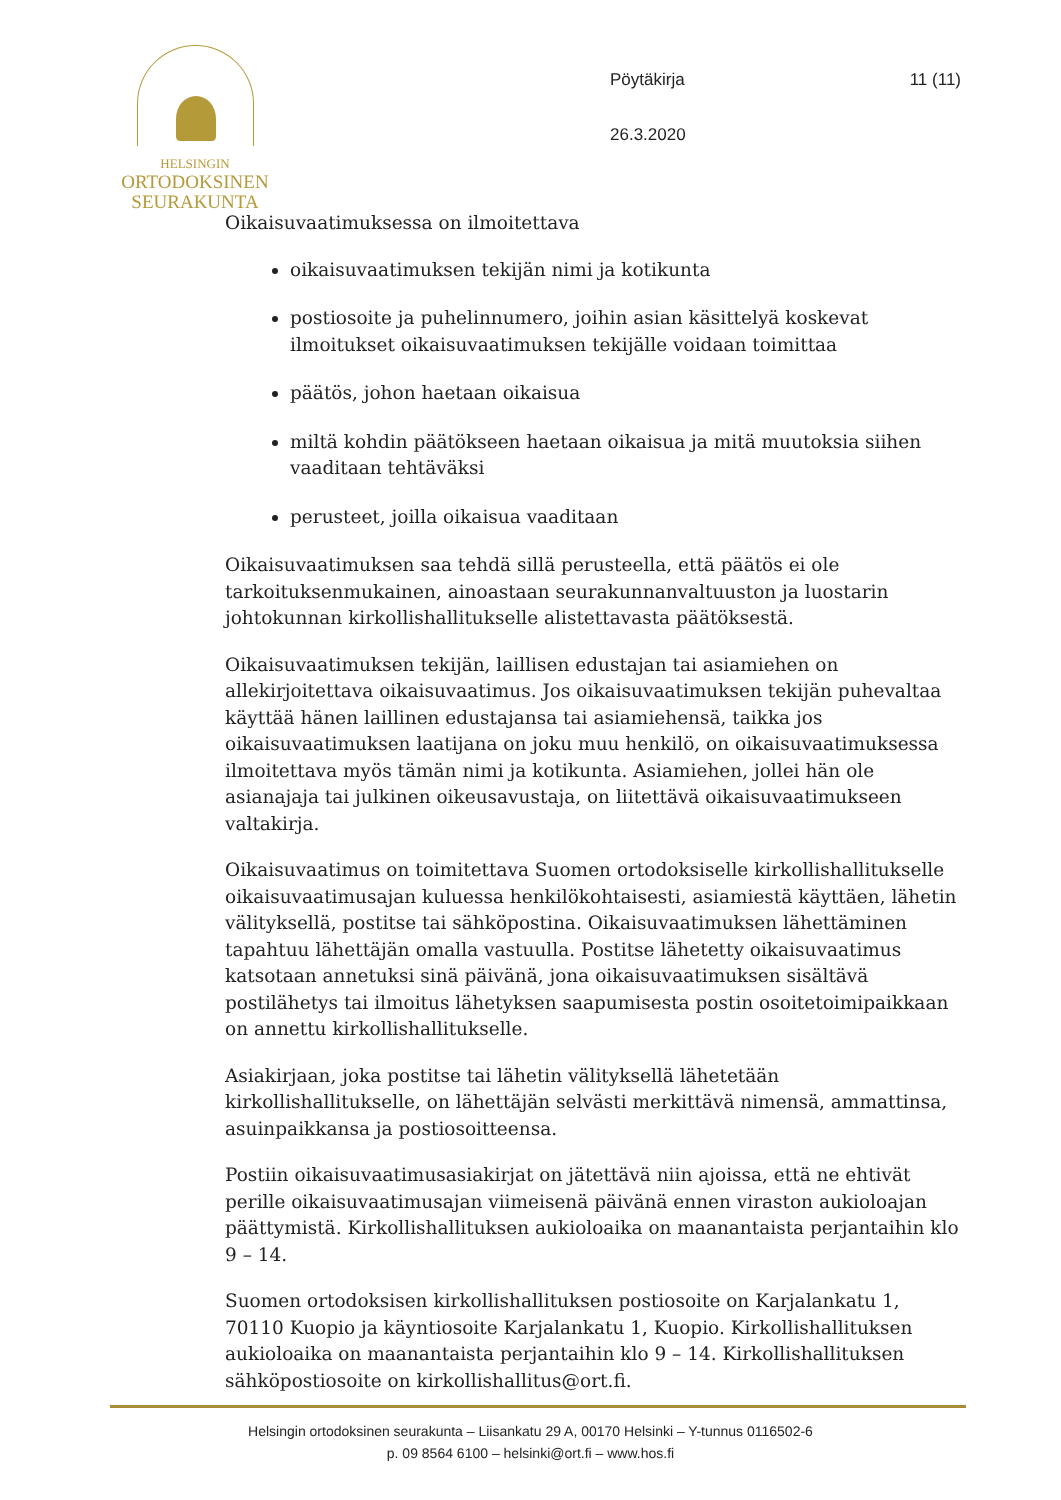HELSINGIN
ORTODOKSINEN
SEURAKUNTA
Pöytäkirja
26.3.2020
11 (11)
Oikaisuvaatimuksessa on ilmoitettava
oikaisuvaatimuksen tekijän nimi ja kotikunta
postiosoite ja puhelinnumero, joihin asian käsittelyä koskevat ilmoitukset oikaisuvaatimuksen tekijälle voidaan toimittaa
päätös, johon haetaan oikaisua
miltä kohdin päätökseen haetaan oikaisua ja mitä muutoksia siihen vaaditaan tehtäväksi
perusteet, joilla oikaisua vaaditaan
Oikaisuvaatimuksen saa tehdä sillä perusteella, että päätös ei ole tarkoituksenmukainen, ainoastaan seurakunnanvaltuuston ja luostarin johtokunnan kirkollishallitukselle alistettavasta päätöksestä.
Oikaisuvaatimuksen tekijän, laillisen edustajan tai asiamiehen on allekirjoitettava oikaisuvaatimus. Jos oikaisuvaatimuksen tekijän puhevaltaa käyttää hänen laillinen edustajansa tai asiamiehensä, taikka jos oikaisuvaatimuksen laatijana on joku muu henkilö, on oikaisuvaatimuksessa ilmoitettava myös tämän nimi ja kotikunta. Asiamiehen, jollei hän ole asianajaja tai julkinen oikeusavustaja, on liitettävä oikaisuvaatimukseen valtakirja.
Oikaisuvaatimus on toimitettava Suomen ortodoksiselle kirkollishallitukselle oikaisuvaatimusajan kuluessa henkilökohtaisesti, asiamiestä käyttäen, lähetin välityksellä, postitse tai sähköpostina. Oikaisuvaatimuksen lähettäminen tapahtuu lähettäjän omalla vastuulla. Postitse lähetetty oikaisuvaatimus katsotaan annetuksi sinä päivänä, jona oikaisuvaatimuksen sisältävä postilähetys tai ilmoitus lähetyksen saapumisesta postin osoitetoimipaikkaan on annettu kirkollishallitukselle.
Asiakirjaan, joka postitse tai lähetin välityksellä lähetetään kirkollishallitukselle, on lähettäjän selvästi merkittävä nimensä, ammattinsa, asuinpaikkansa ja postiosoitteensa.
Postiin oikaisuvaatimusasiakirjat on jätettävä niin ajoissa, että ne ehtivät perille oikaisuvaatimusajan viimeisenä päivänä ennen viraston aukioloajan päättymistä. Kirkollishallituksen aukioloaika on maanantaista perjantaihin klo 9 – 14.
Suomen ortodoksisen kirkollishallituksen postiosoite on Karjalankatu 1, 70110 Kuopio ja käyntiosoite Karjalankatu 1, Kuopio. Kirkollishallituksen aukioloaika on maanantaista perjantaihin klo 9 – 14. Kirkollishallituksen sähköpostiosoite on kirkollishallitus@ort.fi.
Helsingin ortodoksinen seurakunta – Liisankatu 29 A, 00170 Helsinki – Y-tunnus 0116502-6
p. 09 8564 6100 – helsinki@ort.fi – www.hos.fi